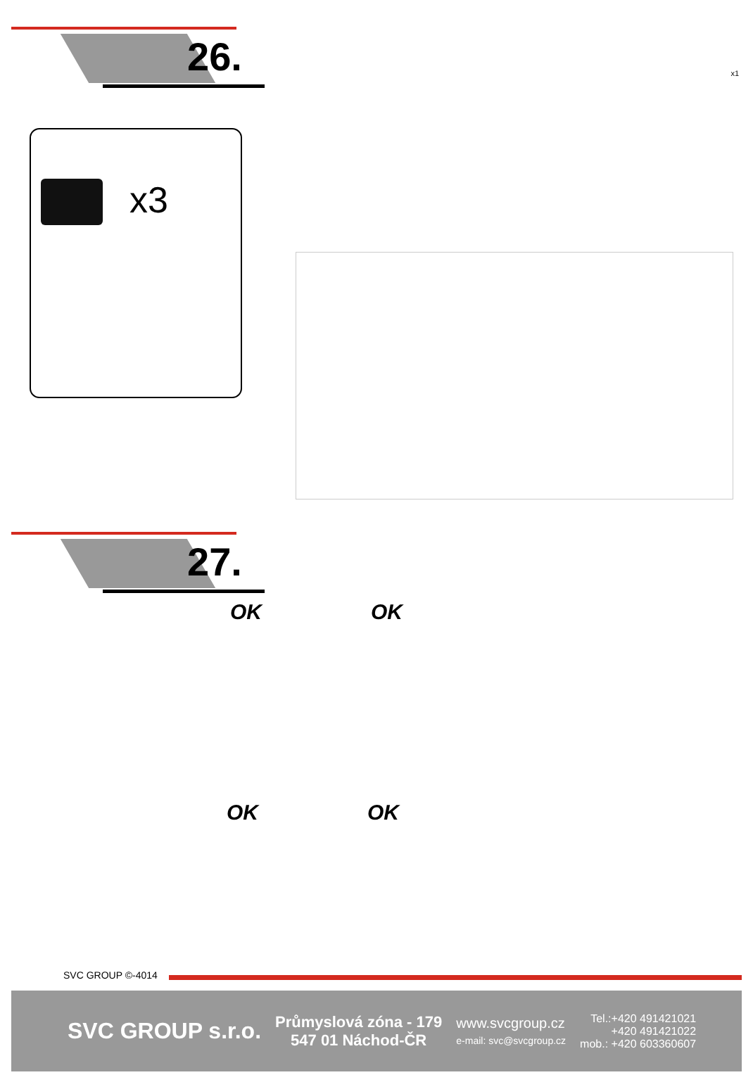26.
x1
x3
27.
OK OK
OK OK
SVC GROUP ©-4014
SVC GROUP s.r.o.
Průmyslová zóna - 179
547 01 Náchod-ČR
www.svcgroup.cz
e-mail: svc@svcgroup.cz
Tel.:+420 491421021
+420 491421022
mob.: +420 603360607